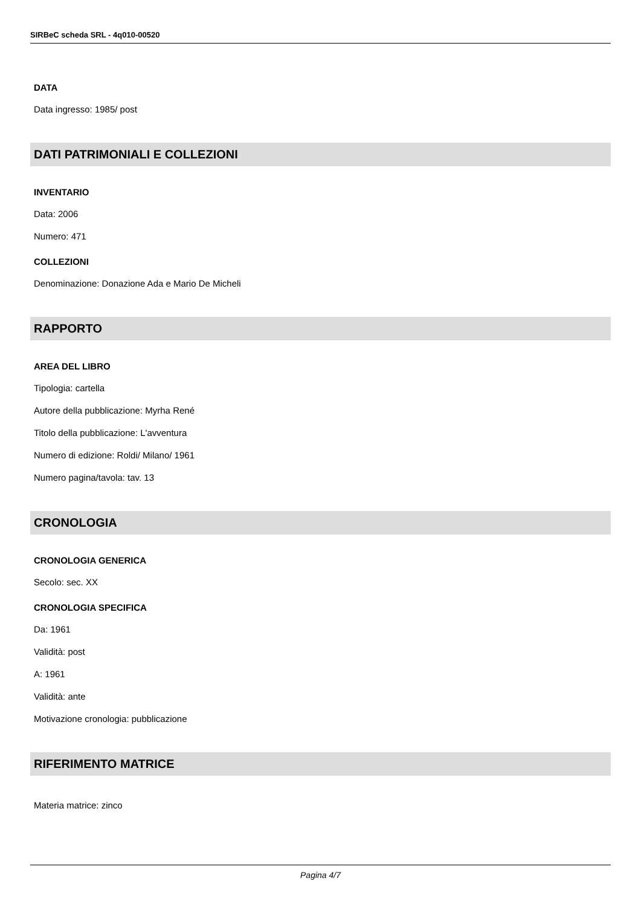SIRBeC scheda SRL - 4q010-00520
DATA
Data ingresso: 1985/ post
DATI PATRIMONIALI E COLLEZIONI
INVENTARIO
Data: 2006
Numero: 471
COLLEZIONI
Denominazione: Donazione Ada e Mario De Micheli
RAPPORTO
AREA DEL LIBRO
Tipologia: cartella
Autore della pubblicazione: Myrha René
Titolo della pubblicazione: L'avventura
Numero di edizione: Roldi/ Milano/ 1961
Numero pagina/tavola: tav. 13
CRONOLOGIA
CRONOLOGIA GENERICA
Secolo: sec. XX
CRONOLOGIA SPECIFICA
Da: 1961
Validità: post
A: 1961
Validità: ante
Motivazione cronologia: pubblicazione
RIFERIMENTO MATRICE
Materia matrice: zinco
Pagina 4/7